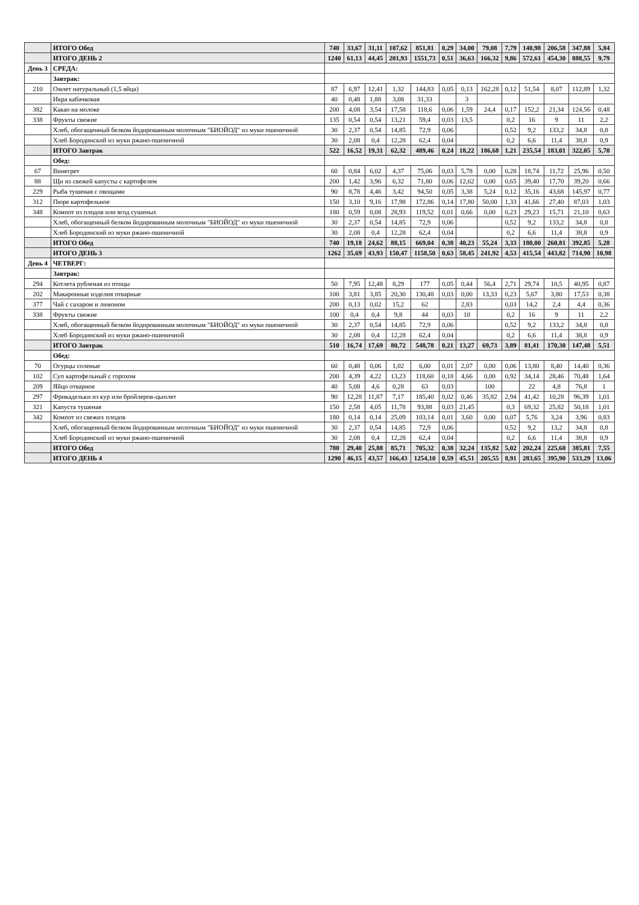| | ИТОГО Обед | 740 | 33,67 | 31,11 | 107,62 | 851,81 | 0,29 | 34,00 | 79,08 | 7,79 | 140,98 | 206,58 | 347,88 | 5,84 |
| | ИТОГО ДЕНЬ 2 | 1240 | 61,13 | 44,45 | 201,93 | 1551,73 | 0,51 | 36,63 | 166,32 | 9,86 | 572,61 | 454,30 | 888,55 | 9,79 |
| День 3 | СРЕДА: | | | | | | | | | | | | | |
| | Завтрак: | | | | | | | | | | | | | |
| 210 | Омлет натуральный (1,5 яйца) | 87 | 6,97 | 12,41 | 1,32 | 144,83 | 0,05 | 0,13 | 162,28 | 0,12 | 51,54 | 8,07 | 112,89 | 1,32 |
| | Икра кабачковая | 40 | 0,48 | 1,88 | 3,08 | 31,33 | | 3 | | | | | | |
| 382 | Какао на молоке | 200 | 4,08 | 3,54 | 17,58 | 118,6 | 0,06 | 1,59 | 24,4 | 0,17 | 152,2 | 21,34 | 124,56 | 0,48 |
| 338 | Фрукты свежие | 135 | 0,54 | 0,54 | 13,21 | 59,4 | 0,03 | 13,5 | | 0,2 | 16 | 9 | 11 | 2,2 |
| | Хлеб, обогащенный белком йодированным молочным "БИОЙОД" из муки пшеничной | 30 | 2,37 | 0,54 | 14,85 | 72,9 | 0,06 | | | 0,52 | 9,2 | 133,2 | 34,8 | 0,8 |
| | Хлеб Бородинский из муки ржано-пшеничной | 30 | 2,08 | 0,4 | 12,28 | 62,4 | 0,04 | | | 0,2 | 6,6 | 11,4 | 38,8 | 0,9 |
| | ИТОГО Завтрак | 522 | 16,52 | 19,31 | 62,32 | 489,46 | 0,24 | 18,22 | 186,68 | 1,21 | 235,54 | 183,01 | 322,05 | 5,70 |
| | Обед: | | | | | | | | | | | | | |
| 67 | Винегрет | 60 | 0,84 | 6,02 | 4,37 | 75,06 | 0,03 | 5,78 | 0,00 | 0,28 | 18,74 | 11,72 | 25,96 | 0,50 |
| 88 | Щи из свежей капусты с картофелем | 200 | 1,42 | 3,96 | 6,32 | 71,80 | 0,06 | 12,62 | 0,00 | 0,65 | 39,40 | 17,70 | 39,20 | 0,66 |
| 229 | Рыба тушеная с овощами | 90 | 8,78 | 4,46 | 3,42 | 94,50 | 0,05 | 3,38 | 5,24 | 0,12 | 35,16 | 43,68 | 145,97 | 0,77 |
| 312 | Пюре картофельное | 150 | 3,10 | 9,16 | 17,98 | 172,86 | 0,14 | 17,80 | 50,00 | 1,33 | 41,66 | 27,40 | 87,03 | 1,03 |
| 348 | Компот из плодов или ягод сушеных | 180 | 0,59 | 0,08 | 28,93 | 119,52 | 0,01 | 0,66 | 0,00 | 0,23 | 29,23 | 15,71 | 21,10 | 0,63 |
| | Хлеб, обогащенный белком йодированным молочным "БИОЙОД" из муки пшеничной | 30 | 2,37 | 0,54 | 14,85 | 72,9 | 0,06 | | | 0,52 | 9,2 | 133,2 | 34,8 | 0,8 |
| | Хлеб Бородинский из муки ржано-пшеничной | 30 | 2,08 | 0,4 | 12,28 | 62,4 | 0,04 | | | 0,2 | 6,6 | 11,4 | 38,8 | 0,9 |
| | ИТОГО Обед | 740 | 19,18 | 24,62 | 88,15 | 669,04 | 0,38 | 40,23 | 55,24 | 3,33 | 180,00 | 260,81 | 392,85 | 5,28 |
| | ИТОГО ДЕНЬ 3 | 1262 | 35,69 | 43,93 | 150,47 | 1158,50 | 0,63 | 58,45 | 241,92 | 4,53 | 415,54 | 443,82 | 714,90 | 10,98 |
| День 4 | ЧЕТВЕРГ: | | | | | | | | | | | | | |
| | Завтрак: | | | | | | | | | | | | | |
| 294 | Котлета рубленая из птицы | 50 | 7,95 | 12,48 | 8,29 | 177 | 0,05 | 0,44 | 56,4 | 2,71 | 29,74 | 10,5 | 40,95 | 0,87 |
| 202 | Макаронные изделия отварные | 100 | 3,81 | 3,85 | 20,30 | 130,48 | 0,03 | 0,00 | 13,33 | 0,23 | 5,67 | 3,80 | 17,53 | 0,38 |
| 377 | Чай с сахаром и лимоном | 200 | 0,13 | 0,02 | 15,2 | 62 | | 2,83 | | 0,03 | 14,2 | 2,4 | 4,4 | 0,36 |
| 338 | Фрукты свежие | 100 | 0,4 | 0,4 | 9,8 | 44 | 0,03 | 10 | | 0,2 | 16 | 9 | 11 | 2,2 |
| | Хлеб, обогащенный белком йодированным молочным "БИОЙОД" из муки пшеничной | 30 | 2,37 | 0,54 | 14,85 | 72,9 | 0,06 | | | 0,52 | 9,2 | 133,2 | 34,8 | 0,8 |
| | Хлеб Бородинский из муки ржано-пшеничной | 30 | 2,08 | 0,4 | 12,28 | 62,4 | 0,04 | | | 0,2 | 6,6 | 11,4 | 38,8 | 0,9 |
| | ИТОГО Завтрак | 510 | 16,74 | 17,69 | 80,72 | 548,78 | 0,21 | 13,27 | 69,73 | 3,89 | 81,41 | 170,30 | 147,48 | 5,51 |
| | Обед: | | | | | | | | | | | | | |
| 70 | Огурцы соленые | 60 | 0,48 | 0,06 | 1,02 | 6,00 | 0,01 | 2,07 | 0,00 | 0,06 | 13,80 | 8,40 | 14,40 | 0,36 |
| 102 | Суп картофельный с горохом | 200 | 4,39 | 4,22 | 13,23 | 118,60 | 0,18 | 4,66 | 0,00 | 0,92 | 34,14 | 28,46 | 70,48 | 1,64 |
| 209 | Яйцо отварное | 40 | 5,08 | 4,6 | 0,28 | 63 | 0,03 | | 100 | | 22 | 4,8 | 76,8 | 1 |
| 297 | Фрикадельки из кур или бройлеров-цыплят | 90 | 12,28 | 11,87 | 7,17 | 185,40 | 0,02 | 0,46 | 35,82 | 2,94 | 41,42 | 10,28 | 96,39 | 1,01 |
| 321 | Капуста тушеная | 150 | 2,58 | 4,05 | 11,78 | 93,88 | 0,03 | 21,45 | | 0,3 | 69,32 | 25,82 | 50,18 | 1,01 |
| 342 | Компот из свежих плодов | 180 | 0,14 | 0,14 | 25,09 | 103,14 | 0,01 | 3,60 | 0,00 | 0,07 | 5,76 | 3,24 | 3,96 | 0,83 |
| | Хлеб, обогащенный белком йодированным молочным "БИОЙОД" из муки пшеничной | 30 | 2,37 | 0,54 | 14,85 | 72,9 | 0,06 | | | 0,52 | 9,2 | 13,2 | 34,8 | 0,8 |
| | Хлеб Бородинский из муки ржано-пшеничной | 30 | 2,08 | 0,4 | 12,28 | 62,4 | 0,04 | | | 0,2 | 6,6 | 11,4 | 38,8 | 0,9 |
| | ИТОГО Обед | 780 | 29,40 | 25,88 | 85,71 | 705,32 | 0,38 | 32,24 | 135,82 | 5,02 | 202,24 | 225,60 | 385,81 | 7,55 |
| | ИТОГО ДЕНЬ 4 | 1290 | 46,15 | 43,57 | 166,43 | 1254,10 | 0,59 | 45,51 | 205,55 | 8,91 | 283,65 | 395,90 | 533,29 | 13,06 |